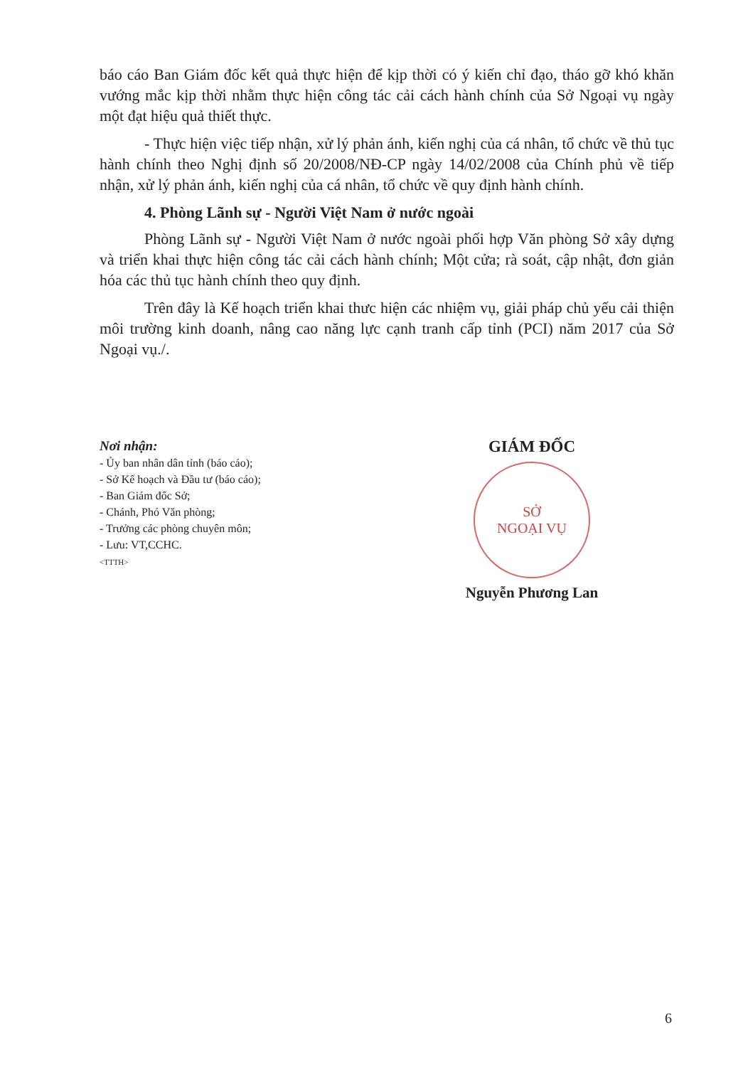báo cáo Ban Giám đốc kết quả thực hiện để kịp thời có ý kiến chỉ đạo, tháo gỡ khó khăn vướng mắc kịp thời nhằm thực hiện công tác cải cách hành chính của Sở Ngoại vụ ngày một đạt hiệu quả thiết thực.
- Thực hiện việc tiếp nhận, xử lý phản ánh, kiến nghị của cá nhân, tổ chức về thủ tục hành chính theo Nghị định số 20/2008/NĐ-CP ngày 14/02/2008 của Chính phủ về tiếp nhận, xử lý phản ánh, kiến nghị của cá nhân, tổ chức về quy định hành chính.
4. Phòng Lãnh sự - Người Việt Nam ở nước ngoài
Phòng Lãnh sự - Người Việt Nam ở nước ngoài phối hợp Văn phòng Sở xây dựng và triển khai thực hiện công tác cải cách hành chính; Một cửa; rà soát, cập nhật, đơn giản hóa các thủ tục hành chính theo quy định.
Trên đây là Kế hoạch triển khai thưc hiện các nhiệm vụ, giải pháp chủ yếu cải thiện môi trường kinh doanh, nâng cao năng lực cạnh tranh cấp tỉnh (PCI) năm 2017 của Sở Ngoại vụ./.
Nơi nhận:
- Ủy ban nhân dân tỉnh (báo cáo);
- Sở Kế hoạch và Đầu tư (báo cáo);
- Ban Giám đốc Sở;
- Chánh, Phó Văn phòng;
- Trưởng các phòng chuyên môn;
- Lưu: VT,CCHC.
<TTTH>
GIÁM ĐỐC
SỞ
NGOẠI VỤ
Nguyễn Phương Lan
6